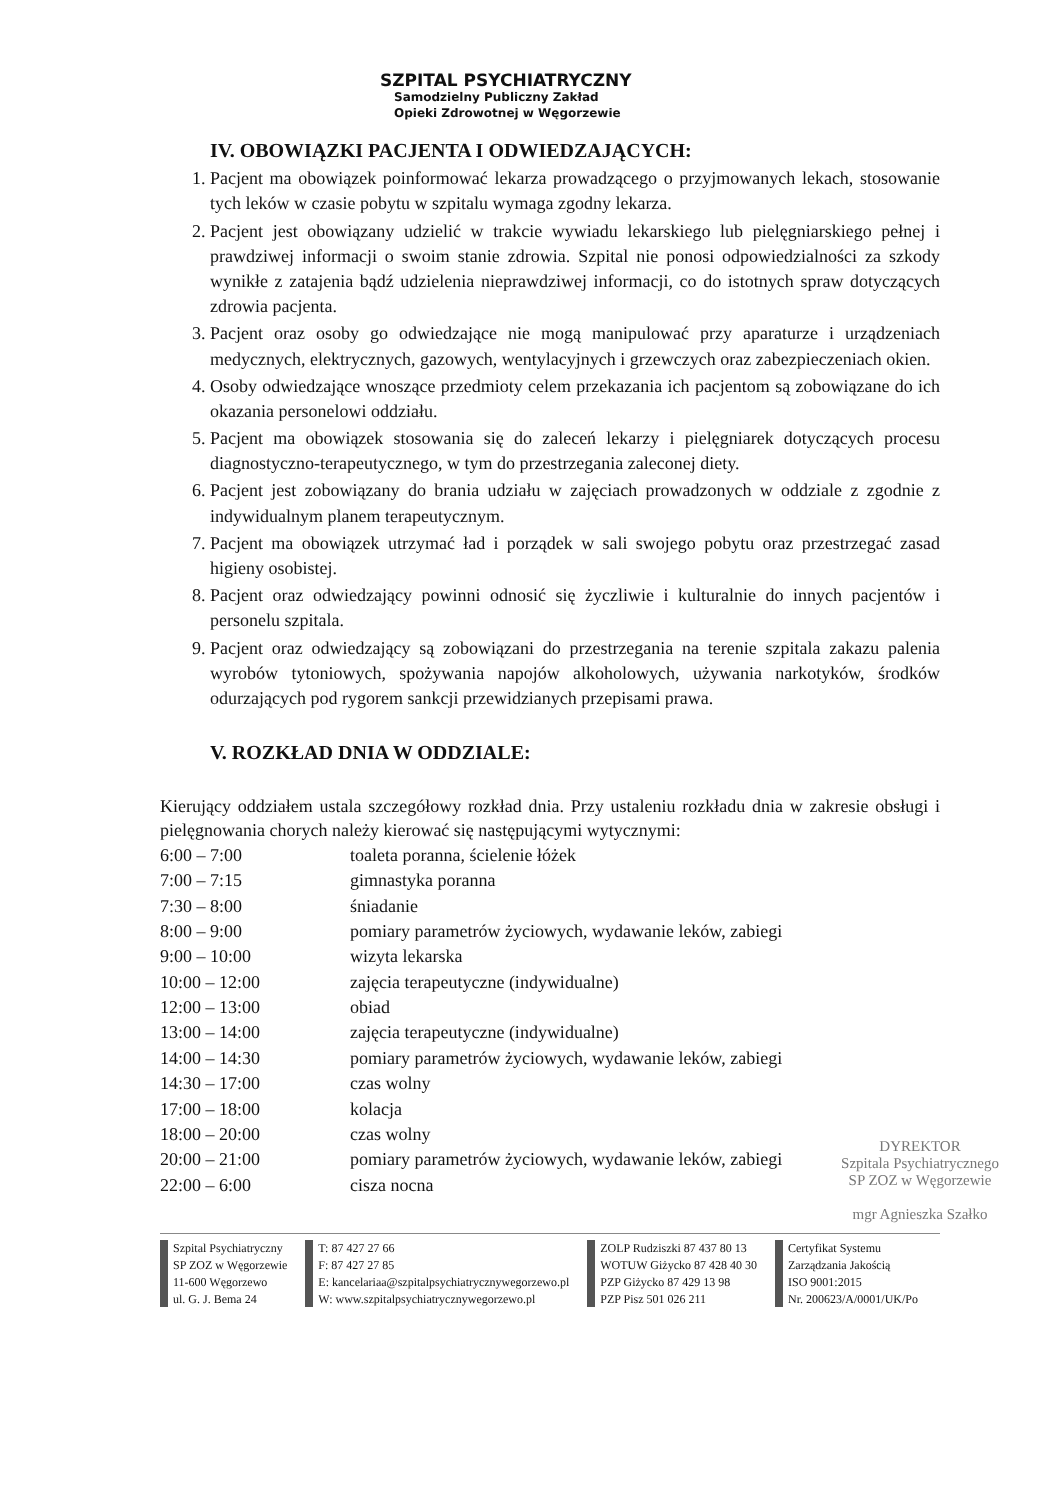SZPITAL PSYCHIATRYCZNY
Samodzielny Publiczny Zakład
Opieki Zdrowotnej w Węgorzewie
IV. OBOWIĄZKI PACJENTA I ODWIEDZAJĄCYCH:
1. Pacjent ma obowiązek poinformować lekarza prowadzącego o przyjmowanych lekach, stosowanie tych leków w czasie pobytu w szpitalu wymaga zgodny lekarza.
2. Pacjent jest obowiązany udzielić w trakcie wywiadu lekarskiego lub pielęgniarskiego pełnej i prawdziwej informacji o swoim stanie zdrowia. Szpital nie ponosi odpowiedzialności za szkody wynikłe z zatajenia bądź udzielenia nieprawdziwej informacji, co do istotnych spraw dotyczących zdrowia pacjenta.
3. Pacjent oraz osoby go odwiedzające nie mogą manipulować przy aparaturze i urządzeniach medycznych, elektrycznych, gazowych, wentylacyjnych i grzewczych oraz zabezpieczeniach okien.
4. Osoby odwiedzające wnoszące przedmioty celem przekazania ich pacjentom są zobowiązane do ich okazania personelowi oddziału.
5. Pacjent ma obowiązek stosowania się do zaleceń lekarzy i pielęgniarek dotyczących procesu diagnostyczno-terapeutycznego, w tym do przestrzegania zaleconej diety.
6. Pacjent jest zobowiązany do brania udziału w zajęciach prowadzonych w oddziale z zgodnie z indywidualnym planem terapeutycznym.
7. Pacjent ma obowiązek utrzymać ład i porządek w sali swojego pobytu oraz przestrzegać zasad higieny osobistej.
8. Pacjent oraz odwiedzający powinni odnosić się życzliwie i kulturalnie do innych pacjentów i personelu szpitala.
9. Pacjent oraz odwiedzający są zobowiązani do przestrzegania na terenie szpitala zakazu palenia wyrobów tytoniowych, spożywania napojów alkoholowych, używania narkotyków, środków odurzających pod rygorem sankcji przewidzianych przepisami prawa.
V. ROZKŁAD DNIA W ODDZIALE:
Kierujący oddziałem ustala szczegółowy rozkład dnia. Przy ustaleniu rozkładu dnia w zakresie obsługi i pielęgnowania chorych należy kierować się następującymi wytycznymi:
| 6:00 – 7:00 | toaleta poranna, ścielenie łóżek |
| 7:00 – 7:15 | gimnastyka poranna |
| 7:30 – 8:00 | śniadanie |
| 8:00 – 9:00 | pomiary parametrów życiowych, wydawanie leków, zabiegi |
| 9:00 – 10:00 | wizyta lekarska |
| 10:00 – 12:00 | zajęcia terapeutyczne (indywidualne) |
| 12:00 – 13:00 | obiad |
| 13:00 – 14:00 | zajęcia terapeutyczne (indywidualne) |
| 14:00 – 14:30 | pomiary parametrów życiowych, wydawanie leków, zabiegi |
| 14:30 – 17:00 | czas wolny |
| 17:00 – 18:00 | kolacja |
| 18:00 – 20:00 | czas wolny |
| 20:00 – 21:00 | pomiary parametrów życiowych, wydawanie leków, zabiegi |
| 22:00 – 6:00 | cisza nocna |
DYREKTOR
Szpitala Psychiatrycznego
SP ZOZ w Węgorzewie
mgr Agnieszka Szałko
Szpital Psychiatryczny
SP ZOZ w Węgorzewie
11-600 Węgorzewo
ul. G. J. Bema 24
T: 87 427 27 66
F: 87 427 27 85
E: kancelariaa@szpitalpsychiatrycznywegorzewo.pl
W: www.szpitalpsychiatrycznywegorzewo.pl
ZOLP Rudziszki 87 437 80 13
WOTUW Giżycko 87 428 40 30
PZP Giżycko 87 429 13 98
PZP Pisz 501 026 211
Certyfikat Systemu
Zarządzania Jakością
ISO 9001:2015
Nr. 200623/A/0001/UK/Po